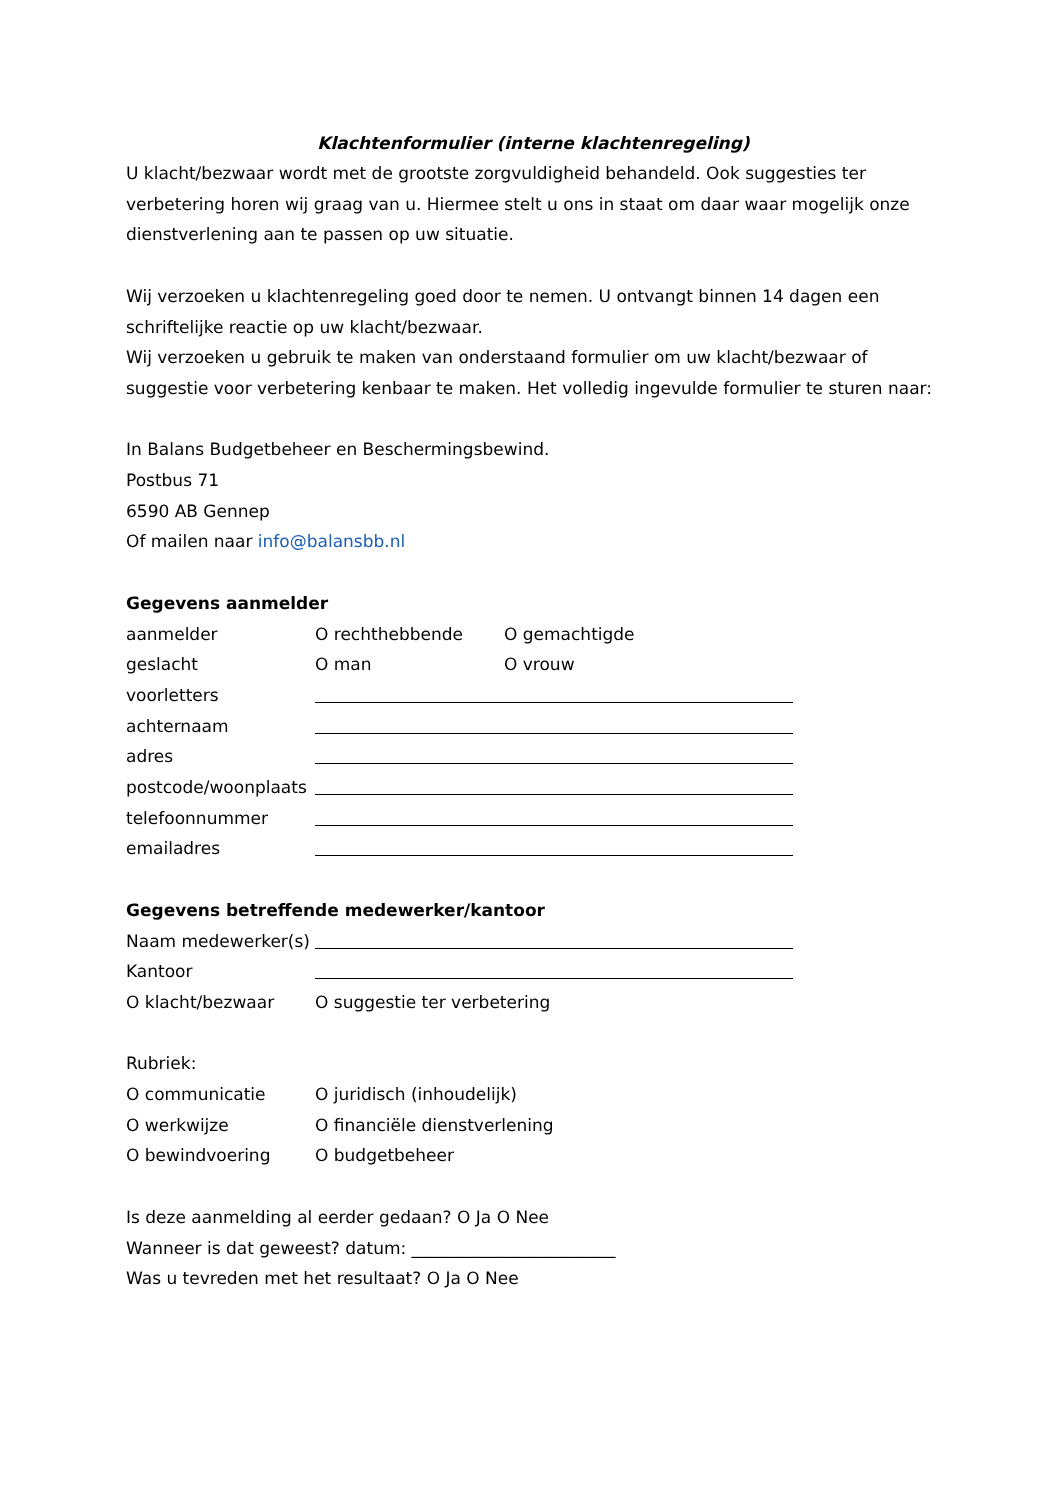Klachtenformulier (interne klachtenregeling)
U klacht/bezwaar wordt met de grootste zorgvuldigheid behandeld. Ook suggesties ter verbetering horen wij graag van u. Hiermee stelt u ons in staat om daar waar mogelijk onze dienstverlening aan te passen op uw situatie.
Wij verzoeken u klachtenregeling goed door te nemen. U ontvangt binnen 14 dagen een schriftelijke reactie op uw klacht/bezwaar.
Wij verzoeken u gebruik te maken van onderstaand formulier om uw klacht/bezwaar of suggestie voor verbetering kenbaar te maken. Het volledig ingevulde formulier te sturen naar:
In Balans Budgetbeheer en Beschermingsbewind.
Postbus 71
6590 AB Gennep
Of mailen naar info@balansbb.nl
Gegevens aanmelder
aanmelder O rechthebbende O gemachtigde
geslacht O man O vrouw
voorletters
achternaam
adres
postcode/woonplaats
telefoonnummer
emailadres
Gegevens betreffende medewerker/kantoor
Naam medewerker(s)
Kantoor
O klacht/bezwaar O suggestie ter verbetering
Rubriek:
O communicatie O juridisch (inhoudelijk)
O werkwijze O financiële dienstverlening
O bewindvoering O budgetbeheer
Is deze aanmelding al eerder gedaan? O Ja O Nee
Wanneer is dat geweest? datum: ________________________
Was u tevreden met het resultaat? O Ja O Nee